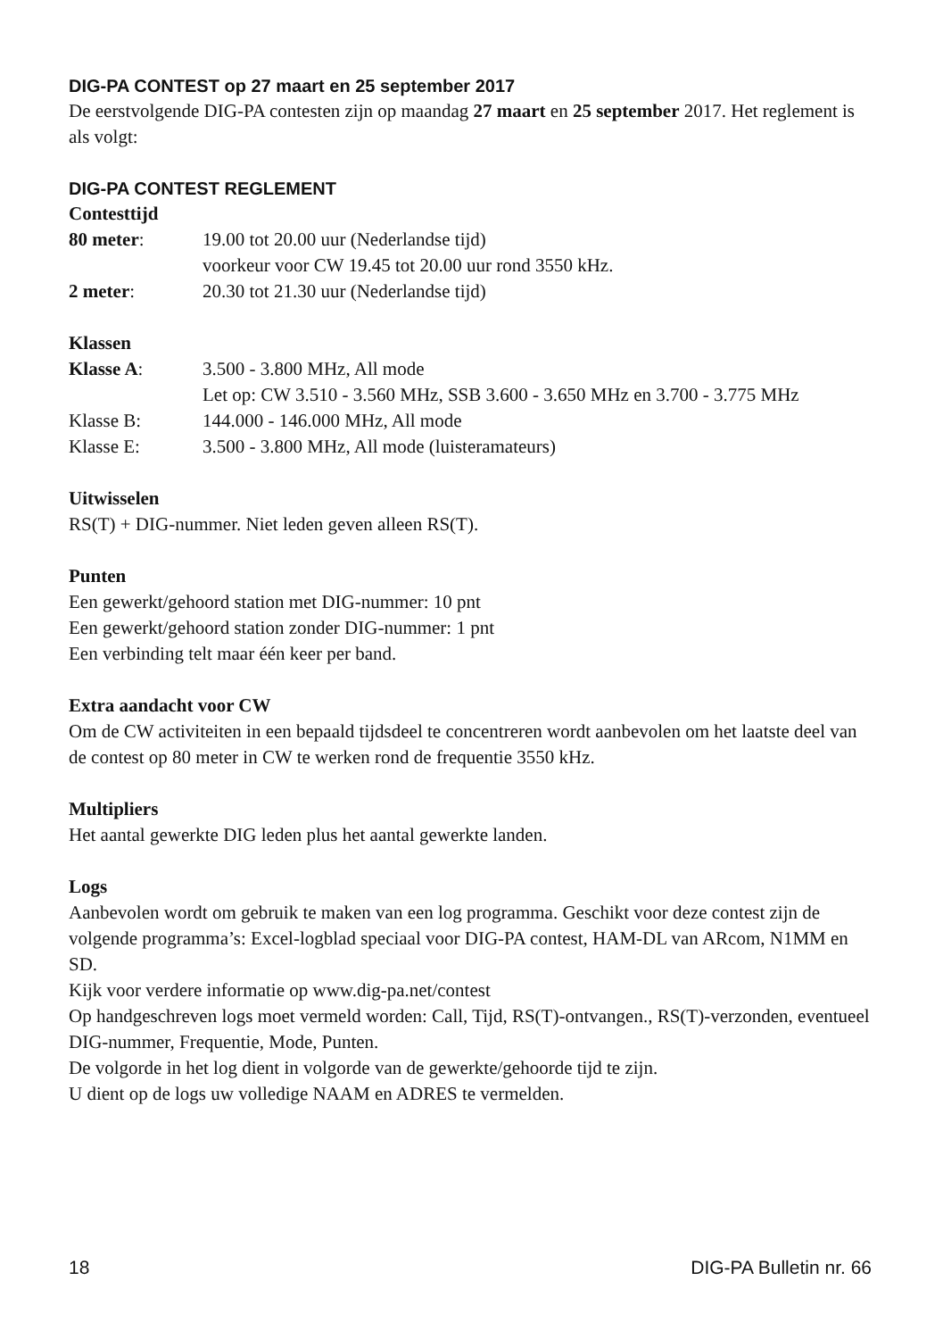DIG-PA CONTEST op 27 maart en 25 september 2017
De eerstvolgende DIG-PA contesten zijn op maandag 27 maart en 25 september 2017. Het reglement is als volgt:
DIG-PA CONTEST REGLEMENT
Contesttijd
80 meter: 19.00 tot 20.00 uur (Nederlandse tijd)
voorkeur voor CW 19.45 tot 20.00 uur rond 3550 kHz.
2 meter: 20.30 tot 21.30 uur (Nederlandse tijd)
Klassen
Klasse A: 3.500 - 3.800 MHz, All mode
Let op: CW 3.510 - 3.560 MHz, SSB 3.600 - 3.650 MHz en 3.700 - 3.775 MHz
Klasse B: 144.000 - 146.000 MHz, All mode
Klasse E: 3.500 - 3.800 MHz, All mode (luisteramateurs)
Uitwisselen
RS(T) + DIG-nummer. Niet leden geven alleen RS(T).
Punten
Een gewerkt/gehoord station met DIG-nummer: 10 pnt
Een gewerkt/gehoord station zonder DIG-nummer: 1 pnt
Een verbinding telt maar één keer per band.
Extra aandacht voor CW
Om de CW activiteiten in een bepaald tijdsdeel te concentreren wordt aanbevolen om het laatste deel van de contest op 80 meter in CW te werken rond de frequentie 3550 kHz.
Multipliers
Het aantal gewerkte DIG leden plus het aantal gewerkte landen.
Logs
Aanbevolen wordt om gebruik te maken van een log programma. Geschikt voor deze contest zijn de volgende programma’s: Excel-logblad speciaal voor DIG-PA contest, HAM-DL van ARcom, N1MM en SD.
Kijk voor verdere informatie op www.dig-pa.net/contest
Op handgeschreven logs moet vermeld worden: Call, Tijd, RS(T)-ontvangen., RS(T)-verzonden, eventueel DIG-nummer, Frequentie, Mode, Punten.
De volgorde in het log dient in volgorde van de gewerkte/gehoorde tijd te zijn.
U dient op de logs uw volledige NAAM en ADRES te vermelden.
18 DIG-PA Bulletin nr. 66